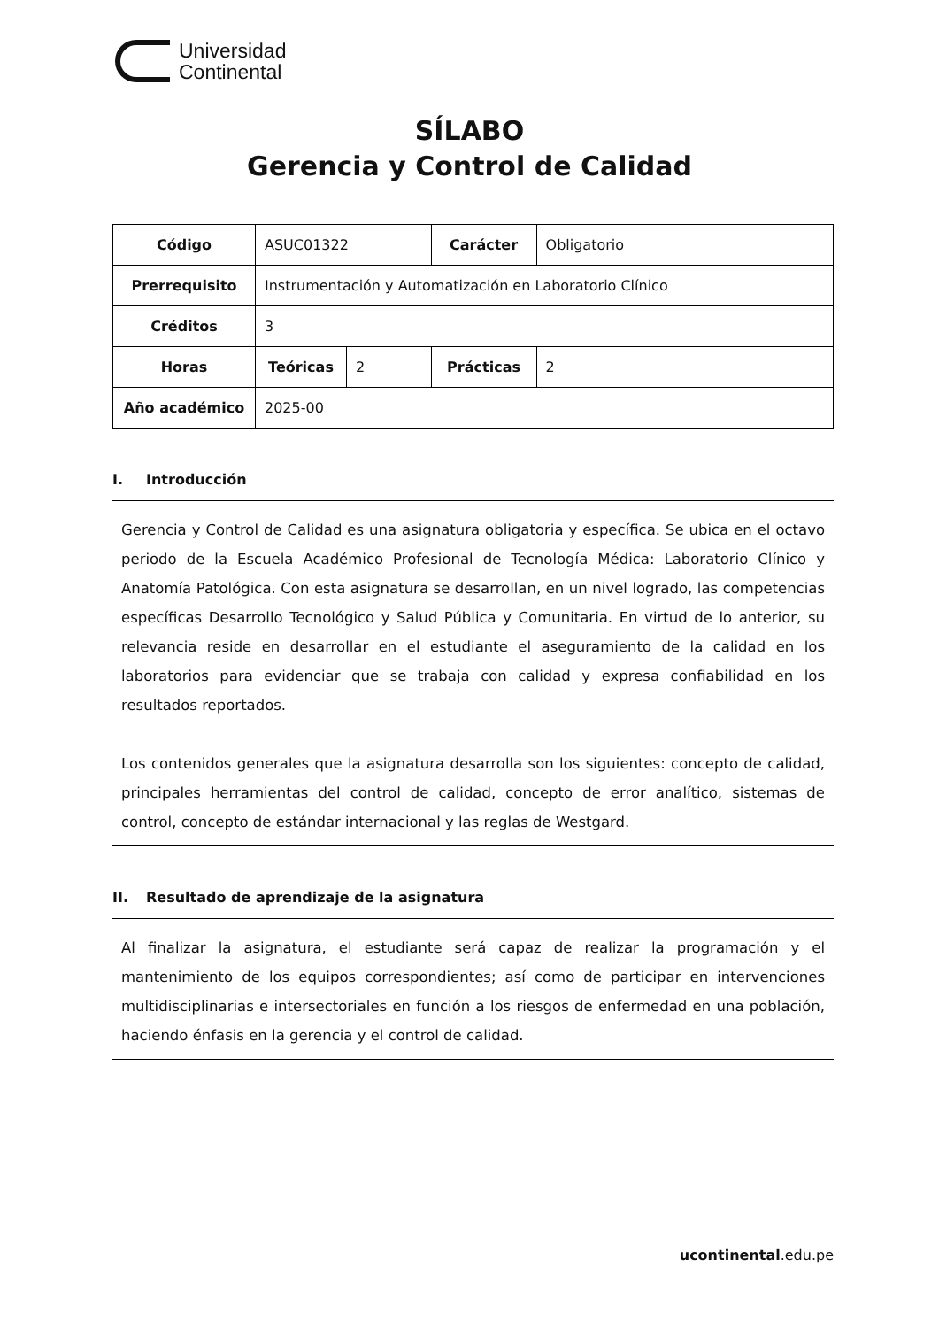Universidad
Continental
SÍLABO
Gerencia y Control de Calidad
| Código | ASUC01322 | | Carácter | Obligatorio |
| Prerrequisito | Instrumentación y Automatización en Laboratorio Clínico | | | |
| Créditos | 3 | | | |
| Horas | Teóricas | 2 | Prácticas | 2 |
| Año académico | 2025-00 | | | |
I. Introducción
Gerencia y Control de Calidad es una asignatura obligatoria y específica. Se ubica en el octavo periodo de la Escuela Académico Profesional de Tecnología Médica: Laboratorio Clínico y Anatomía Patológica. Con esta asignatura se desarrollan, en un nivel logrado, las competencias específicas Desarrollo Tecnológico y Salud Pública y Comunitaria. En virtud de lo anterior, su relevancia reside en desarrollar en el estudiante el aseguramiento de la calidad en los laboratorios para evidenciar que se trabaja con calidad y expresa confiabilidad en los resultados reportados.
Los contenidos generales que la asignatura desarrolla son los siguientes: concepto de calidad, principales herramientas del control de calidad, concepto de error analítico, sistemas de control, concepto de estándar internacional y las reglas de Westgard.
II. Resultado de aprendizaje de la asignatura
Al finalizar la asignatura, el estudiante será capaz de realizar la programación y el mantenimiento de los equipos correspondientes; así como de participar en intervenciones multidisciplinarias e intersectoriales en función a los riesgos de enfermedad en una población, haciendo énfasis en la gerencia y el control de calidad.
ucontinental.edu.pe